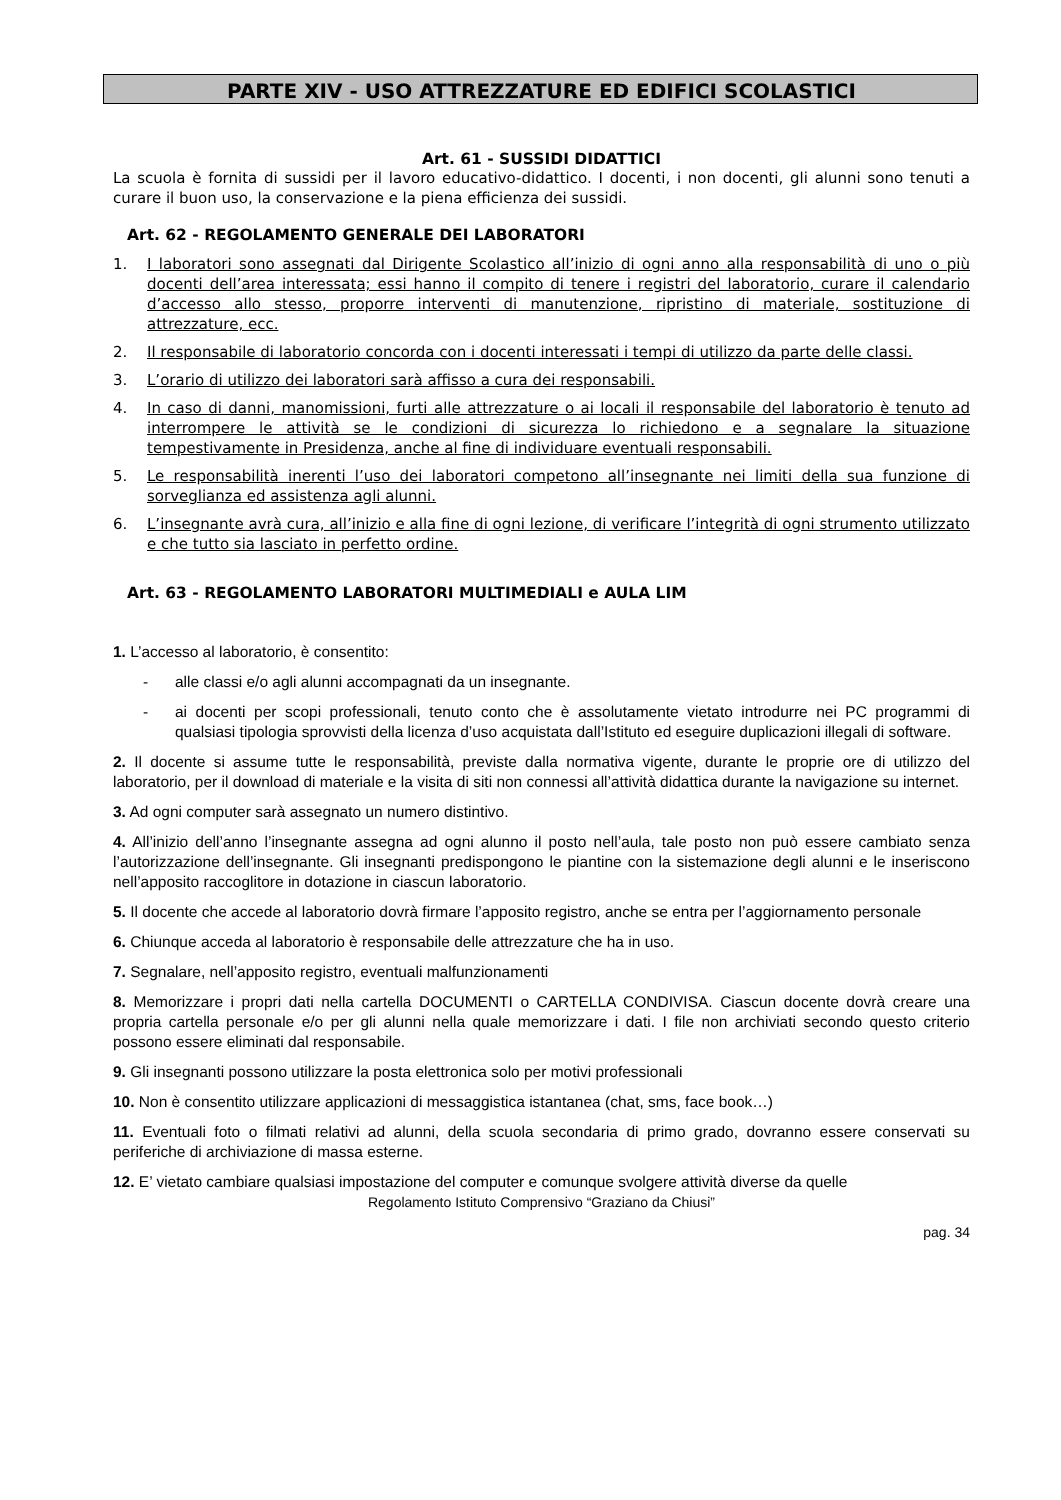PARTE XIV - USO ATTREZZATURE ED EDIFICI SCOLASTICI
Art. 61 - SUSSIDI DIDATTICI
La scuola è fornita di sussidi per il lavoro educativo-didattico. I docenti, i non docenti, gli alunni sono tenuti a curare il buon uso, la conservazione e la piena efficienza dei sussidi.
Art. 62 - REGOLAMENTO GENERALE DEI LABORATORI
1. I laboratori sono assegnati dal Dirigente Scolastico all’inizio di ogni anno alla responsabilità di uno o più docenti dell’area interessata; essi hanno il compito di tenere i registri del laboratorio, curare il calendario d’accesso allo stesso, proporre interventi di manutenzione, ripristino di materiale, sostituzione di attrezzature, ecc.
2. Il responsabile di laboratorio concorda con i docenti interessati i tempi di utilizzo da parte delle classi.
3. L’orario di utilizzo dei laboratori sarà affisso a cura dei responsabili.
4. In caso di danni, manomissioni, furti alle attrezzature o ai locali il responsabile del laboratorio è tenuto ad interrompere le attività se le condizioni di sicurezza lo richiedono e a segnalare la situazione tempestivamente in Presidenza, anche al fine di individuare eventuali responsabili.
5. Le responsabilità inerenti l’uso dei laboratori competono all’insegnante nei limiti della sua funzione di sorveglianza ed assistenza agli alunni.
6. L’insegnante avrà cura, all’inizio e alla fine di ogni lezione, di verificare l’integrità di ogni strumento utilizzato e che tutto sia lasciato in perfetto ordine.
Art. 63 - REGOLAMENTO LABORATORI MULTIMEDIALI e AULA LIM
1. L’accesso al laboratorio, è consentito:
- alle classi e/o agli alunni accompagnati da un insegnante.
- ai docenti per scopi professionali, tenuto conto che è assolutamente vietato introdurre nei PC programmi di qualsiasi tipologia sprovvisti della licenza d’uso acquistata dall’Istituto ed eseguire duplicazioni illegali di software.
2. Il docente si assume tutte le responsabilità, previste dalla normativa vigente, durante le proprie ore di utilizzo del laboratorio, per il download di materiale e la visita di siti non connessi all’attività didattica durante la navigazione su internet.
3. Ad ogni computer sarà assegnato un numero distintivo.
4. All’inizio dell’anno l’insegnante assegna ad ogni alunno il posto nell’aula, tale posto non può essere cambiato senza l’autorizzazione dell’insegnante. Gli insegnanti predispongono le piantine con la sistemazione degli alunni e le inseriscono nell’apposito raccoglitore in dotazione in ciascun laboratorio.
5. Il docente che accede al laboratorio dovrà firmare l’apposito registro, anche se entra per l’aggiornamento personale
6. Chiunque acceda al laboratorio è responsabile delle attrezzature che ha in uso.
7. Segnalare, nell’apposito registro, eventuali malfunzionamenti
8. Memorizzare i propri dati nella cartella DOCUMENTI o CARTELLA CONDIVISA. Ciascun docente dovrà creare una propria cartella personale e/o per gli alunni nella quale memorizzare i dati. I file non archiviati secondo questo criterio possono essere eliminati dal responsabile.
9. Gli insegnanti possono utilizzare la posta elettronica solo per motivi professionali
10. Non è consentito utilizzare applicazioni di messaggistica istantanea (chat, sms, face book…)
11. Eventuali foto o filmati relativi ad alunni, della scuola secondaria di primo grado, dovranno essere conservati su periferiche di archiviazione di massa esterne.
12. E’ vietato cambiare qualsiasi impostazione del computer e comunque svolgere attività diverse da quelle
Regolamento Istituto Comprensivo “Graziano da Chiusi”
pag. 34